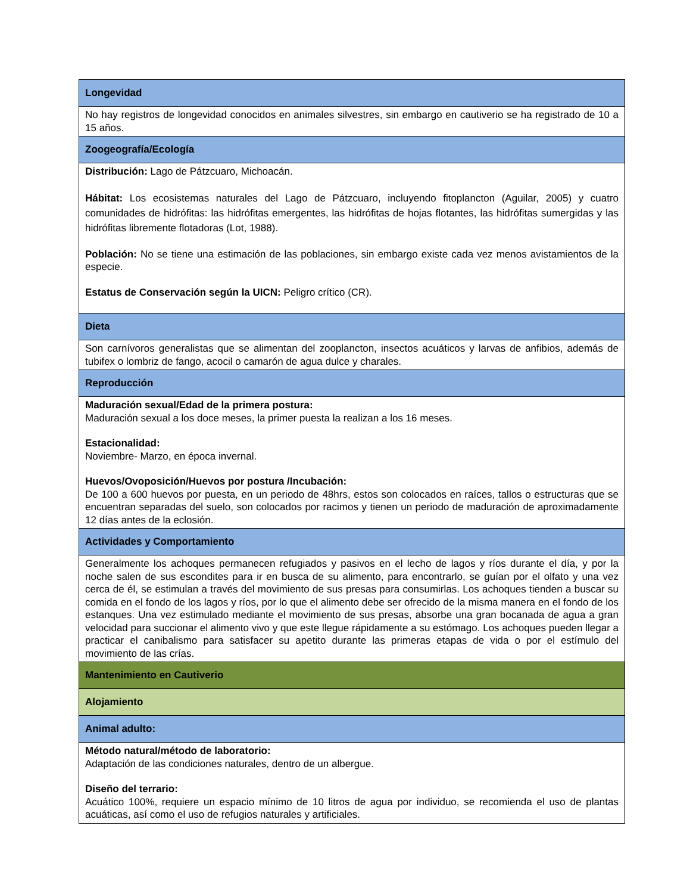| Longevidad |
| --- |
| No hay registros de longevidad conocidos en animales silvestres, sin embargo en cautiverio se ha registrado de 10 a 15 años. |
| Zoogeografía/Ecología |
| Distribución: Lago de Pátzcuaro, Michoacán. Hábitat: Los ecosistemas naturales del Lago de Pátzcuaro, incluyendo fitoplancton (Aguilar, 2005) y cuatro comunidades de hidrófitas: las hidrófitas emergentes, las hidrófitas de hojas flotantes, las hidrófitas sumergidas y las hidrófitas libremente flotadoras (Lot, 1988). Población: No se tiene una estimación de las poblaciones, sin embargo existe cada vez menos avistamientos de la especie. Estatus de Conservación según la UICN: Peligro crítico (CR). |
| Dieta |
| Son carnívoros generalistas que se alimentan del zooplancton, insectos acuáticos y larvas de anfibios, además de tubifex o lombriz de fango, acocil o camarón de agua dulce y charales. |
| Reproducción |
| Maduración sexual/Edad de la primera postura: Maduración sexual a los doce meses, la primer puesta la realizan a los 16 meses. Estacionalidad: Noviembre- Marzo, en época invernal. Huevos/Ovoposición/Huevos por postura /Incubación: De 100 a 600 huevos por puesta, en un periodo de 48hrs, estos son colocados en raíces, tallos o estructuras que se encuentran separadas del suelo, son colocados por racimos y tienen un periodo de maduración de aproximadamente 12 días antes de la eclosión. |
| Actividades y Comportamiento |
| Generalmente los achoques permanecen refugiados y pasivos en el lecho de lagos y ríos durante el día, y por la noche salen de sus escondites para ir en busca de su alimento, para encontrarlo, se guían por el olfato y una vez cerca de él, se estimulan a través del movimiento de sus presas para consumirlas. Los achoques tienden a buscar su comida en el fondo de los lagos y ríos, por lo que el alimento debe ser ofrecido de la misma manera en el fondo de los estanques. Una vez estimulado mediante el movimiento de sus presas, absorbe una gran bocanada de agua a gran velocidad para succionar el alimento vivo y que este llegue rápidamente a su estómago. Los achoques pueden llegar a practicar el canibalismo para satisfacer su apetito durante las primeras etapas de vida o por el estímulo del movimiento de las crías. |
| Mantenimiento en Cautiverio |
| Alojamiento |
| Animal adulto: |
| Método natural/método de laboratorio: Adaptación de las condiciones naturales, dentro de un albergue. Diseño del terrario: Acuático 100%, requiere un espacio mínimo de 10 litros de agua por individuo, se recomienda el uso de plantas acuáticas, así como el uso de refugios naturales y artificiales. |